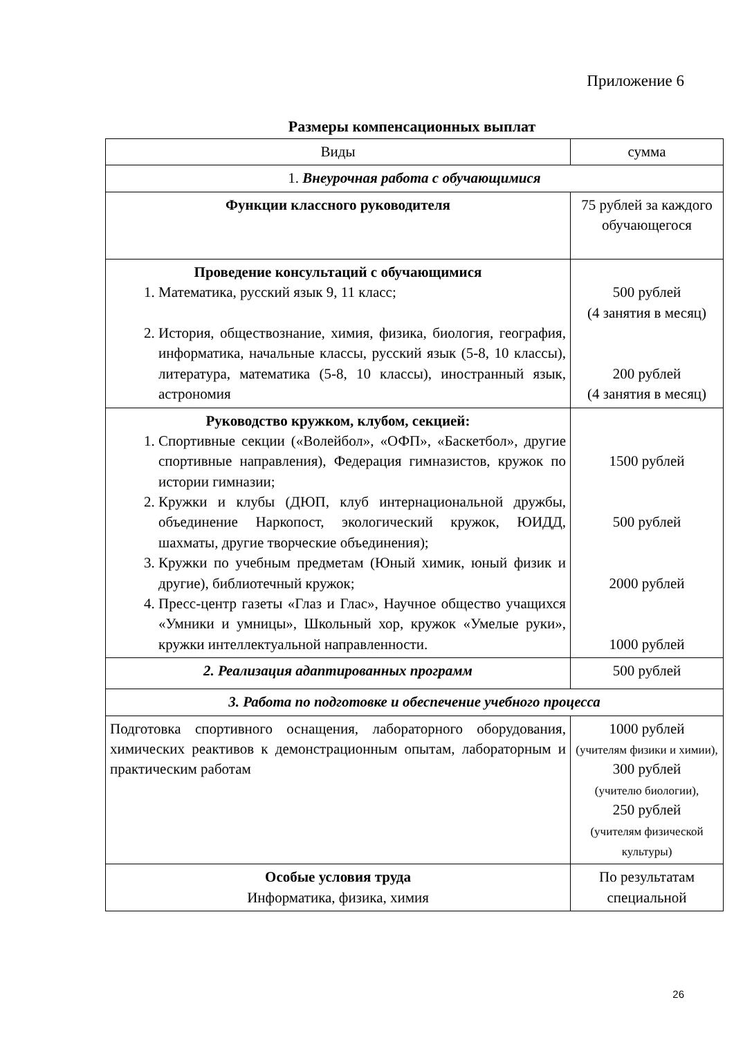Приложение 6
Размеры компенсационных выплат
| Виды | сумма |
| --- | --- |
| 1. Внеурочная работа с обучающимися | |
| Функции классного руководителя | 75 рублей за каждого обучающегося |
| Проведение консультаций с обучающимися 1. Математика, русский язык 9, 11 класс; 2. История, обществознание, химия, физика, биология, география, информатика, начальные классы, русский язык (5-8, 10 классы), литература, математика (5-8, 10 классы), иностранный язык, астрономия | 500 рублей (4 занятия в месяц) 200 рублей (4 занятия в месяц) |
| Руководство кружком, клубом, секцией: 1. Спортивные секции («Волейбол», «ОФП», «Баскетбол», другие спортивные направления), Федерация гимназистов, кружок по истории гимназии; 2. Кружки и клубы (ДЮП, клуб интернациональной дружбы, объединение Наркопост, экологический кружок, ЮИДД, шахматы, другие творческие объединения); 3. Кружки по учебным предметам (Юный химик, юный физик и другие), библиотечный кружок; 4. Пресс-центр газеты «Глаз и Глас», Научное общество учащихся «Умники и умницы», Школьный хор, кружок «Умелые руки», кружки интеллектуальной направленности. | 1500 рублей 500 рублей 2000 рублей 1000 рублей |
| 2. Реализация адаптированных программ | 500 рублей |
| 3. Работа по подготовке и обеспечение учебного процесса | |
| Подготовка спортивного оснащения, лабораторного оборудования, химических реактивов к демонстрационным опытам, лабораторным и практическим работам | 1000 рублей (учителям физики и химии), 300 рублей (учителю биологии), 250 рублей (учителям физической культуры) |
| Особые условия труда Информатика, физика, химия | По результатам специальной |
26